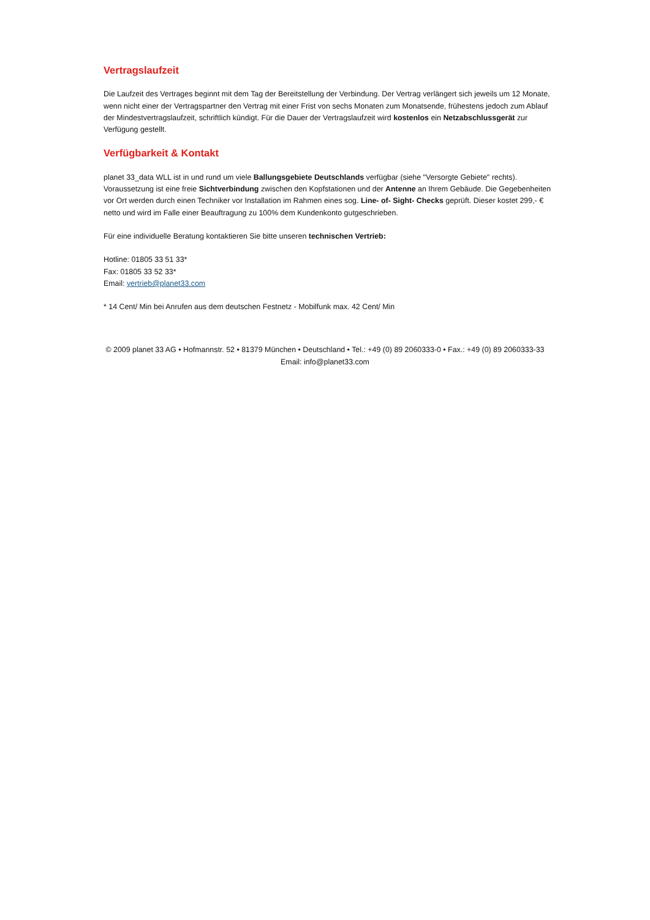Vertragslaufzeit
Die Laufzeit des Vertrages beginnt mit dem Tag der Bereitstellung der Verbindung. Der Vertrag verlängert sich jeweils um 12 Monate, wenn nicht einer der Vertragspartner den Vertrag mit einer Frist von sechs Monaten zum Monatsende, frühestens jedoch zum Ablauf der Mindestvertragslaufzeit, schriftlich kündigt. Für die Dauer der Vertragslaufzeit wird kostenlos ein Netzabschlussgerät zur Verfügung gestellt.
Verfügbarkeit & Kontakt
planet 33_data WLL ist in und rund um viele Ballungsgebiete Deutschlands verfügbar (siehe "Versorgte Gebiete" rechts). Voraussetzung ist eine freie Sichtverbindung zwischen den Kopfstationen und der Antenne an Ihrem Gebäude. Die Gegebenheiten vor Ort werden durch einen Techniker vor Installation im Rahmen eines sog. Line- of- Sight- Checks geprüft. Dieser kostet 299,- € netto und wird im Falle einer Beauftragung zu 100% dem Kundenkonto gutgeschrieben.
Für eine individuelle Beratung kontaktieren Sie bitte unseren technischen Vertrieb:
Hotline: 01805 33 51 33*
Fax: 01805 33 52 33*
Email: vertrieb@planet33.com
* 14 Cent/ Min bei Anrufen aus dem deutschen Festnetz - Mobilfunk max. 42 Cent/ Min
© 2009 planet 33 AG • Hofmannstr. 52 • 81379 München • Deutschland • Tel.: +49 (0) 89 2060333-0 • Fax.: +49 (0) 89 2060333-33
Email: info@planet33.com